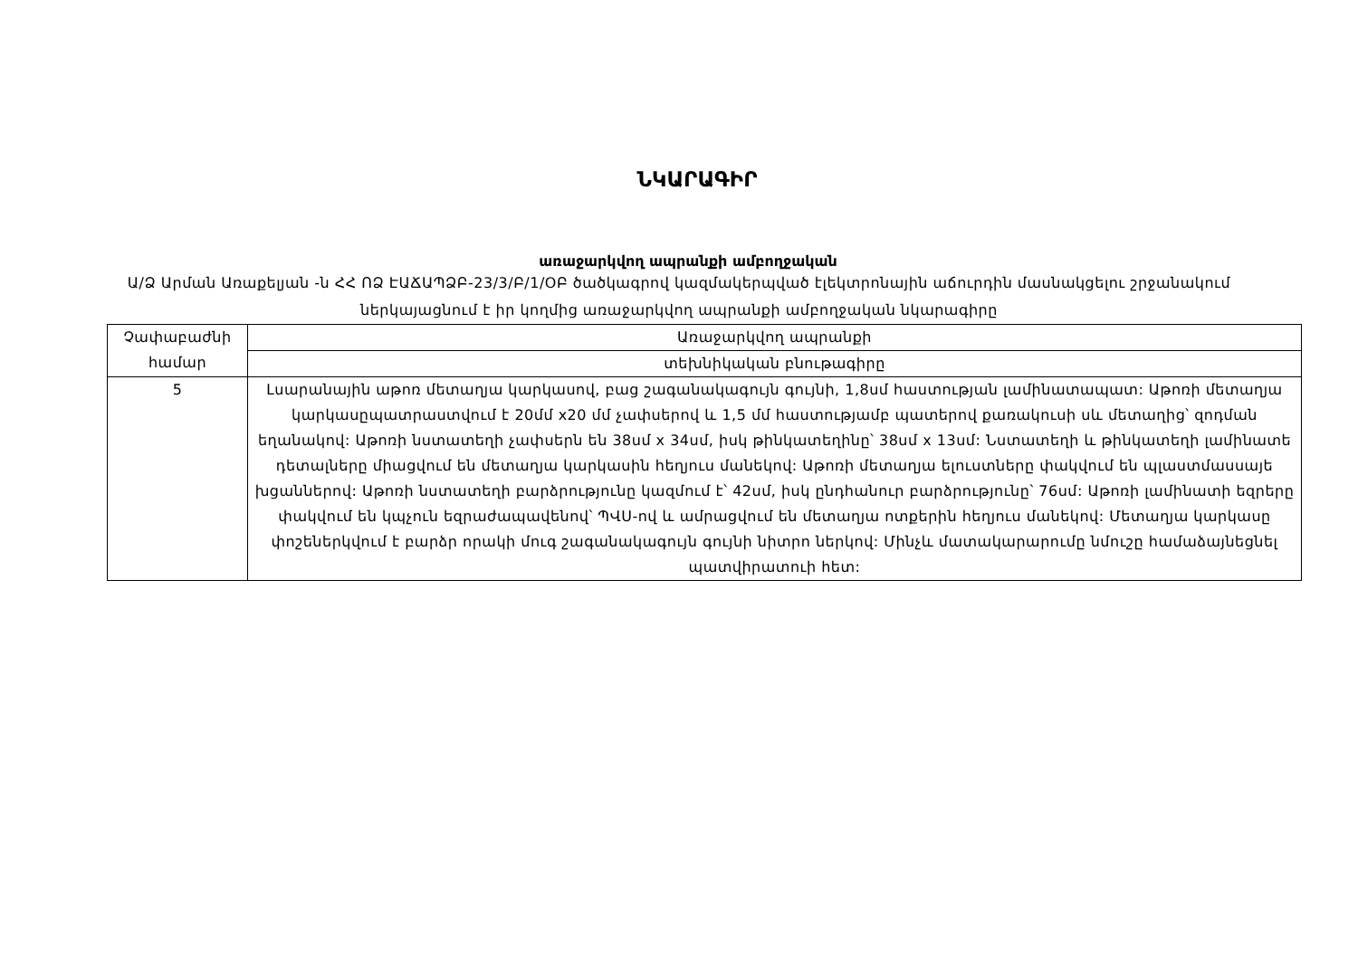ՆԿԱՐԱԳԻՐ
առաջարկվող ապրանքի ամբողջական
Ա/Ձ Արման Առաքելյան -ն ՀՀ ՈՁ ԷԱՃԱՊՁԲ-23/3/Բ/1/ՕԲ ծածկագրով կազմակերպված էլեկտրոնային աճուրդին մասնակցելու շրջանակում ներկայացնում է իր կողմից առաջարկվող ապրանքի ամբողջական նկարագիրը
| Չափաբաժնի համար | Առաջարկվող ապրանքի |
| | տեխնիկական բնութագիրը |
| 5 | Լսարանային աթոռ մետաղյա կարկասով, բաց շագանակագույն գույնի, 1,8սմ հաստության լամինատապատ: Աթոռի մետաղյա կարկասըպատրաստվում է 20մմ x20 մմ չափսերով և 1,5 մմ հաստությամբ պատերով քառակուսի սև մետաղից՝ զոդման եղանակով: Աթոռի նստատեղի չափսերն են 38սմ x 34սմ, իսկ թինկատեղինը՝ 38սմ x 13սմ: Նստատեղի և թինկատեղի լամինատե դետալները միացվում են մետաղյա կարկասին հեղյուս մանեկով: Աթոռի մետաղյա ելուստները փակվում են պլաստմասսայե խցաններով: Աթոռի նստատեղի բարձրությունը կազմում է՝ 42սմ, իսկ ընդհանուր բարձրությունը՝ 76սմ: Աթոռի լամինատի եզրերը փակվում են կպչուն եզրաժապավենով՝ ՊՎՍ-ով և ամրացվում են մետաղյա ոտքերին հեղյուս մանեկով: Մետաղյա կարկասը փոշեներկվում է բարձր որակի մուգ շագանակագույն գույնի նիտրո ներկով: Մինչև մատակարարումը նմուշը համաձայնեցնել պատվիրատուի հետ: |